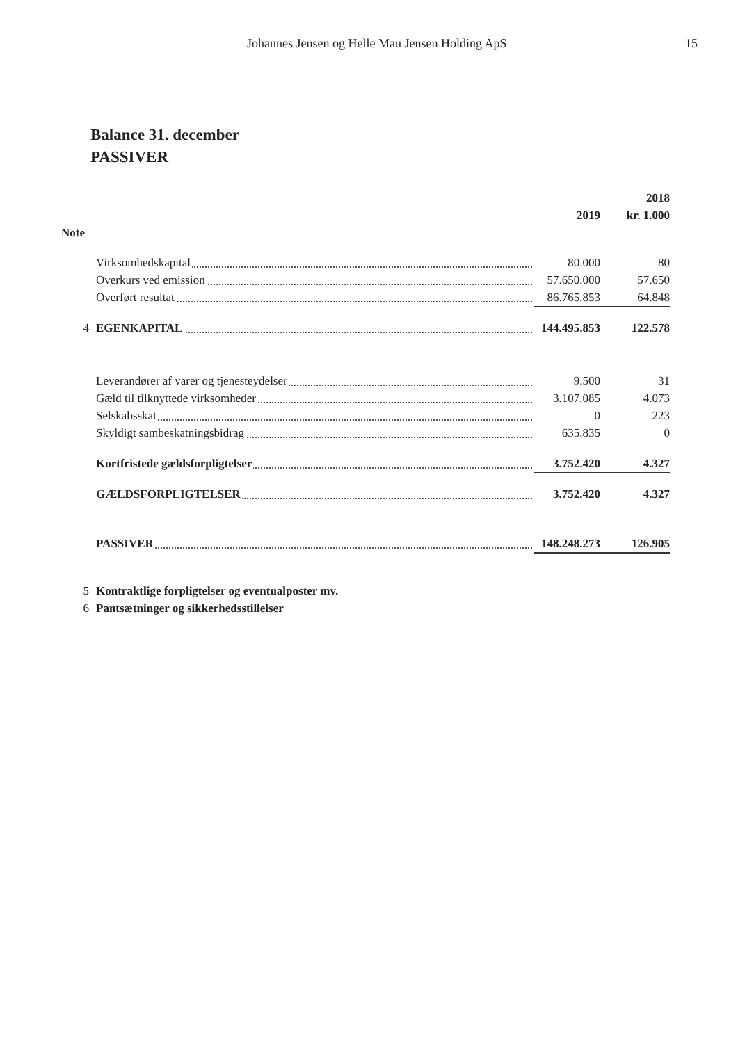Johannes Jensen og Helle Mau Jensen Holding ApS 15
Balance 31. december
PASSIVER
| | | | 2018 |
| --- | --- | --- | --- |
| | | 2019 | kr. 1.000 |
| Note | | | |
| | Virksomhedskapital | 80.000 | 80 |
| | Overkurs ved emission | 57.650.000 | 57.650 |
| | Overført resultat | 86.765.853 | 64.848 |
| 4 | EGENKAPITAL | 144.495.853 | 122.578 |
| | Leverandører af varer og tjenesteydelser | 9.500 | 31 |
| | Gæld til tilknyttede virksomheder | 3.107.085 | 4.073 |
| | Selskabsskat | 0 | 223 |
| | Skyldigt sambeskatningsbidrag | 635.835 | 0 |
| | Kortfristede gældsforpligtelser | 3.752.420 | 4.327 |
| | GÆLDSFORPLIGTELSER | 3.752.420 | 4.327 |
| | PASSIVER | 148.248.273 | 126.905 |
| 5 | Kontraktlige forpligtelser og eventualposter mv. | | |
| 6 | Pantsætninger og sikkerhedsstillelser | | |